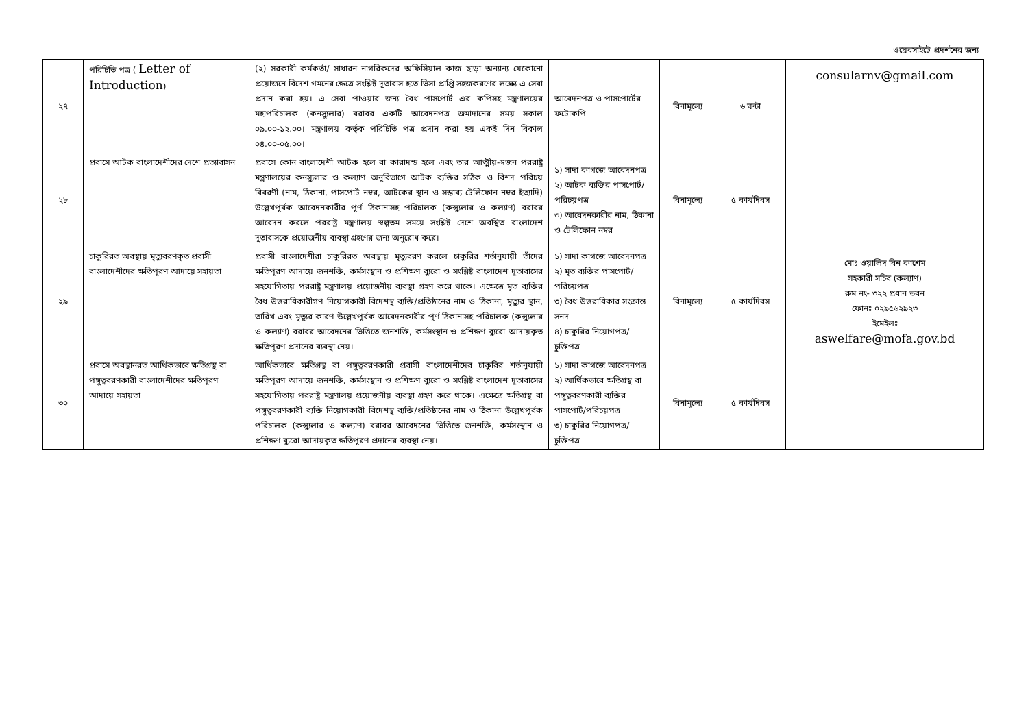ওয়েবসাইটে প্রদর্শনের জন্য
| ২৭ | পরিচিতি পত্র ( Letter of Introduction ) | (২) সরকারী কর্মকর্তা/ সাধারন নাগরিকদের অফিসিয়াল কাজ ছাড়া অন্যান্য যেকোনো প্রয়োজনে বিদেশ গমনের ক্ষেত্রে সংশ্লিষ্ট দূতাবাস হতে ভিসা প্রাপ্তি সহজকরণের লক্ষ্যে এ সেবা প্রদান করা হয়। এ সেবা পাওয়ার জন্য বৈধ পাসপোর্ট এর কপিসহ মন্ত্রণালয়ের মহাপরিচালক (কনস্যুলার) বরাবর একটি আবেদনপত্র জমাদানের সময় সকাল ০৯.০০-১২.০০। মন্ত্রণালয় কর্তৃক পরিচিতি পত্র প্রদান করা হয় একই দিন বিকাল ০৪.০০-০৫.০০। | আবেদনপত্র ও পাসপোর্টের ফটোকপি | বিনামূল্যে | ৬ ঘন্টা | consularnv@gmail.com |
| ২৮ | প্রবাসে আটক বাংলাদেশীদের দেশে প্রত্যাবাসন | প্রবাসে কোন বাংলাদেশী আটক হলে বা কারাদন্ড হলে এবং তার আত্মীয়-স্বজন পররাষ্ট্র মন্ত্রণালয়ের কনস্যুলার ও কল্যাণ অনুবিভাগে আটক ব্যক্তির সঠিক ও বিশদ পরিচয় বিবরণী (নাম, ঠিকানা, পাসপোর্ট নম্বর, আটকের স্থান ও সম্ভাব্য টেলিফোন নম্বর ইত্যাদি) উল্লেখপূর্বক আবেদনকারীর পূর্ণ ঠিকানাসহ পরিচালক (কন্স্যুলার ও কল্যাণ) বরাবর আবেদন করলে পররাষ্ট্র মন্ত্রণালয় স্বল্পতম সময়ে সংশ্লিষ্ট দেশে অবস্থিত বাংলাদেশ দূতাবাসকে প্রয়োজনীয় ব্যবস্থা গ্রহণের জন্য অনুরোধ করে। | ১) সাদা কাগজে আবেদনপত্র ২) আটক ব্যক্তির পাসপোর্ট/পরিচয়পত্র ৩) আবেদনকারীর নাম, ঠিকানা ও টেলিফোন নম্বর | বিনামূল্যে | ৫ কার্যদিবস | মোঃ ওয়ালিদ বিন কাশেম সহকারী সচিব (কল্যাণ) রুম নং- ৩২২ প্রধান ভবন ফোনঃ ০২৯৫৬২৯২৩ ইমেইলঃ aswelfare@mofa.gov.bd |
| ২৯ | চাকুরিরত অবস্থায় মৃত্যুবরণকৃত প্রবাসী বাংলাদেশীদের ক্ষতিপূরণ আদায়ে সহায়তা | প্রবাসী বাংলাদেশীরা চাকুরিরত অবস্থায় মৃত্যুবরণ করলে চাকুরির শর্তানুযায়ী তাঁদের ক্ষতিপূরণ আদায়ে জনশক্তি, কর্মসংস্থান ও প্রশিক্ষণ ব্যুরো ও সংশ্লিষ্ট বাংলাদেশ দুতাবাসের সহযোগিতায় পররাষ্ট্র মন্ত্রণালয় প্রয়োজনীয় ব্যবস্থা গ্রহণ করে থাকে। এক্ষেত্রে মৃত ব্যক্তির বৈধ উত্তরাধিকারীগণ নিয়োগকারী বিদেশস্থ ব্যক্তি/প্রতিষ্ঠানের নাম ও ঠিকানা, মৃত্যুর স্থান, তারিখ এবং মৃত্যুর কারণ উল্লেখপূর্বক আবেদনকারীর পূর্ণ ঠিকানাসহ পরিচালক (কন্স্যুলার ও কল্যাণ) বরাবর আবেদনের ভিত্তিতে জনশক্তি, কর্মসংস্থান ও প্রশিক্ষণ ব্যুরো আদায়কৃত ক্ষতিপূরণ প্রদানের ব্যবস্থা নেয়। | ১) সাদা কাগজে আবেদনপত্র ২) মৃত ব্যক্তির পাসপোর্ট/পরিচয়পত্র ৩) বৈধ উত্তরাধিকার সংক্রান্ত সনদ ৪) চাকুরির নিয়োগপত্র/চুক্তিপত্র | বিনামূল্যে | ৫ কার্যদিবস | |
| ৩০ | প্রবাসে অবস্থানরত আর্থিকভাবে ক্ষতিগ্রস্থ বা পঙ্গুত্ববরণকারী বাংলাদেশীদের ক্ষতিপূরণ আদায়ে সহায়তা | আর্থিকভাবে ক্ষতিগ্রস্থ বা পঙ্গুত্ববরণকারী প্রবাসী বাংলাদেশীদের চাকুরির শর্তানুযায়ী ক্ষতিপূরণ আদায়ে জনশক্তি, কর্মসংস্থান ও প্রশিক্ষণ ব্যুরো ও সংশ্লিষ্ট বাংলাদেশ দুতাবাসের সহযোগিতায় পররাষ্ট্র মন্ত্রণালয় প্রয়োজনীয় ব্যবস্থা গ্রহণ করে থাকে। এক্ষেত্রে ক্ষতিগ্রস্থ বা পঙ্গুত্ববরণকারী ব্যক্তি নিয়োগকারী বিদেশস্থ ব্যক্তি/প্রতিষ্ঠানের নাম ও ঠিকানা উল্লেখপূর্বক পরিচালক (কন্স্যুলার ও কল্যাণ) বরাবর আবেদনের ভিত্তিতে জনশক্তি, কর্মসংস্থান ও প্রশিক্ষণ ব্যুরো আদায়কৃত ক্ষতিপূরণ প্রদানের ব্যবস্থা নেয়। | ১) সাদা কাগজে আবেদনপত্র ২) আর্থিকভাবে ক্ষতিগ্রস্থ বা পঙ্গুত্ববরণকারী ব্যক্তির পাসপোর্ট/পরিচয়পত্র ৩) চাকুরির নিয়োগপত্র/চুক্তিপত্র | বিনামূল্যে | ৫ কার্যদিবস | |